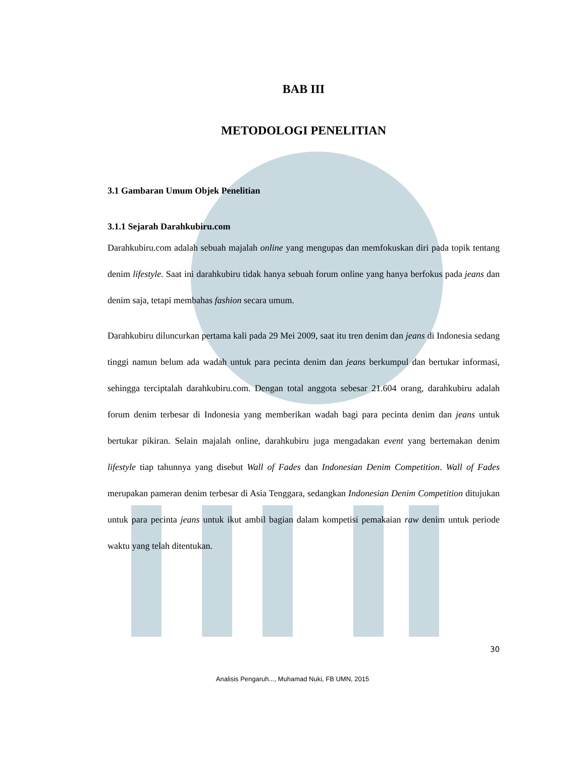BAB III
METODOLOGI PENELITIAN
3.1 Gambaran Umum Objek Penelitian
3.1.1 Sejarah Darahkubiru.com
Darahkubiru.com adalah sebuah majalah online yang mengupas dan memfokuskan diri pada topik tentang denim lifestyle. Saat ini darahkubiru tidak hanya sebuah forum online yang hanya berfokus pada jeans dan denim saja, tetapi membahas fashion secara umum.
Darahkubiru diluncurkan pertama kali pada 29 Mei 2009, saat itu tren denim dan jeans di Indonesia sedang tinggi namun belum ada wadah untuk para pecinta denim dan jeans berkumpul dan bertukar informasi, sehingga terciptalah darahkubiru.com. Dengan total anggota sebesar 21.604 orang, darahkubiru adalah forum denim terbesar di Indonesia yang memberikan wadah bagi para pecinta denim dan jeans untuk bertukar pikiran. Selain majalah online, darahkubiru juga mengadakan event yang bertemakan denim lifestyle tiap tahunnya yang disebut Wall of Fades dan Indonesian Denim Competition. Wall of Fades merupakan pameran denim terbesar di Asia Tenggara, sedangkan Indonesian Denim Competition ditujukan untuk para pecinta jeans untuk ikut ambil bagian dalam kompetisi pemakaian raw denim untuk periode waktu yang telah ditentukan.
30
Analisis Pengaruh..., Muhamad Nuki, FB UMN, 2015